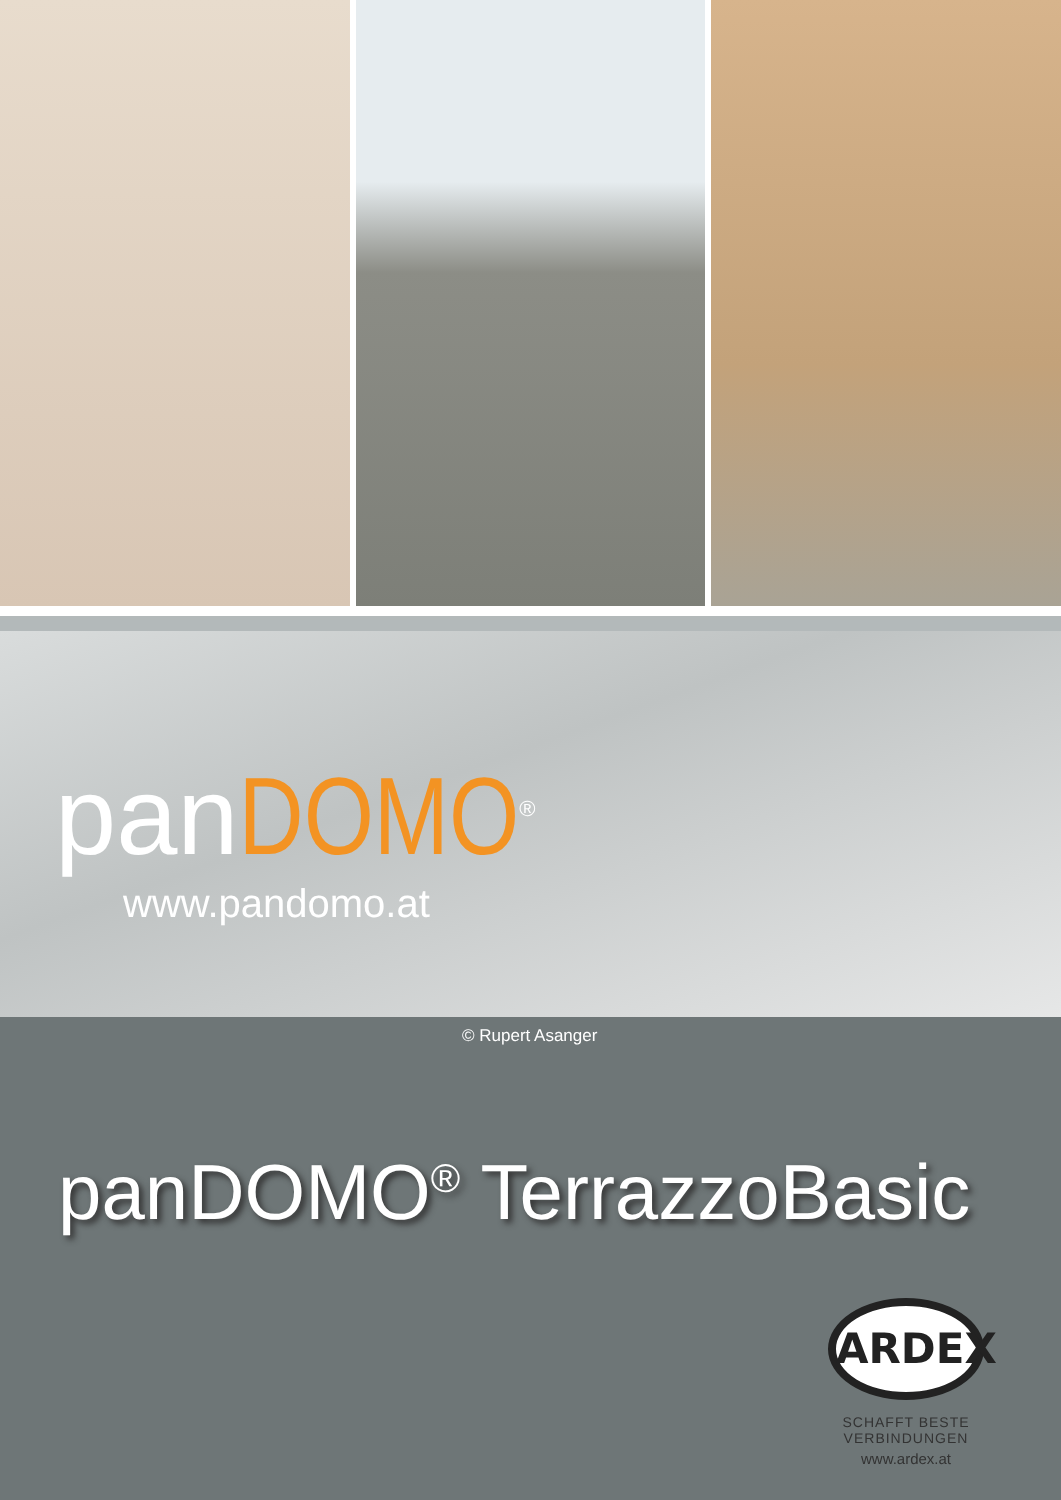panDOMO<sup>®</sup>
www.pandomo.at
© Rupert Asanger
panDOMO<sup>®</sup> TerrazzoBasic
ARDEX
SCHAFFT BESTE VERBINDUNGEN
www.ardex.at